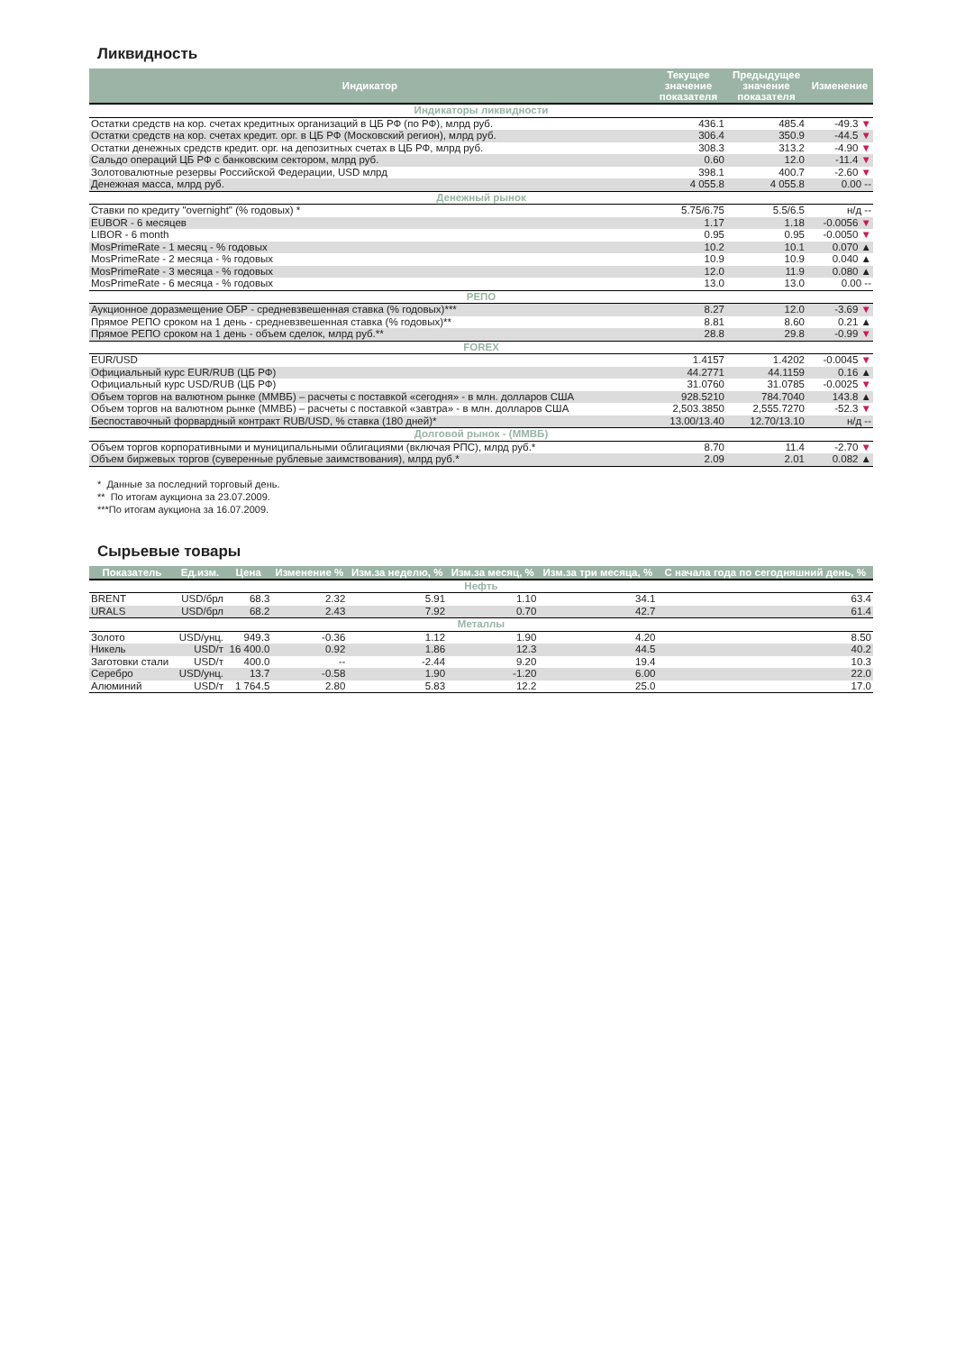Ликвидность
| Индикатор | Текущее значение показателя | Предыдущее значение показателя | Изменение |
| --- | --- | --- | --- |
| Индикаторы ликвидности | | | |
| Остатки средств на кор. счетах кредитных организаций в ЦБ РФ (по РФ), млрд руб. | 436.1 | 485.4 | -49.3 ▼ |
| Остатки средств на кор. счетах кредит. орг. в ЦБ РФ (Московский регион), млрд руб. | 306.4 | 350.9 | -44.5 ▼ |
| Остатки денежных средств кредит. орг. на депозитных счетах в ЦБ РФ, млрд руб. | 308.3 | 313.2 | -4.90 ▼ |
| Сальдо операций ЦБ РФ с банковским сектором, млрд руб. | 0.60 | 12.0 | -11.4 ▼ |
| Золотовалютные резервы Российской Федерации, USD млрд | 398.1 | 400.7 | -2.60 ▼ |
| Денежная масса, млрд руб. | 4 055.8 | 4 055.8 | 0.00 -- |
| Денежный рынок | | | |
| Ставки по кредиту "overnight" (% годовых) * | 5.75/6.75 | 5.5/6.5 | н/д -- |
| EUBOR - 6 месяцев | 1.17 | 1.18 | -0.0056 ▼ |
| LIBOR - 6 month | 0.95 | 0.95 | -0.0050 ▼ |
| MosPrimeRate - 1 месяц - % годовых | 10.2 | 10.1 | 0.070 ▲ |
| MosPrimeRate - 2 месяца - % годовых | 10.9 | 10.9 | 0.040 ▲ |
| MosPrimeRate - 3 месяца - % годовых | 12.0 | 11.9 | 0.080 ▲ |
| MosPrimeRate - 6 месяца - % годовых | 13.0 | 13.0 | 0.00 -- |
| РЕПО | | | |
| Аукционное доразмещение ОБР - средневзвешенная ставка (% годовых)*** | 8.27 | 12.0 | -3.69 ▼ |
| Прямое РЕПО сроком на 1 день - средневзвешенная ставка (% годовых)** | 8.81 | 8.60 | 0.21 ▲ |
| Прямое РЕПО сроком на 1 день - объем сделок, млрд руб.** | 28.8 | 29.8 | -0.99 ▼ |
| FOREX | | | |
| EUR/USD | 1.4157 | 1.4202 | -0.0045 ▼ |
| Официальный курс EUR/RUB (ЦБ РФ) | 44.2771 | 44.1159 | 0.16 ▲ |
| Официальный курс USD/RUB (ЦБ РФ) | 31.0760 | 31.0785 | -0.0025 ▼ |
| Объем торгов на валютном рынке (ММВБ) – расчеты с поставкой «сегодня» - в млн. долларов США | 928.5210 | 784.7040 | 143.8 ▲ |
| Объем торгов на валютном рынке (ММВБ) – расчеты с поставкой «завтра» - в млн. долларов США | 2,503.3850 | 2,555.7270 | -52.3 ▼ |
| Беспоставочный форвардный контракт RUB/USD, % ставка (180 дней)* | 13.00/13.40 | 12.70/13.10 | н/д -- |
| Долговой рынок - (ММВБ) | | | |
| Объем торгов корпоративными и муниципальными облигациями (включая РПС), млрд руб.* | 8.70 | 11.4 | -2.70 ▼ |
| Объем биржевых торгов (суверенные рублевые заимствования), млрд руб.* | 2.09 | 2.01 | 0.082 ▲ |
* Данные за последний торговый день.
** По итогам аукциона за 23.07.2009.
***По итогам аукциона за 16.07.2009.
Сырьевые товары
| Показатель | Ед.изм. | Цена | Изменение % | Изм.за неделю, % | Изм.за месяц, % | Изм.за три месяца, % | С начала года по сегодняшний день, % |
| --- | --- | --- | --- | --- | --- | --- | --- |
| Нефть | | | | | | | |
| BRENT | USD/брл | 68.3 | 2.32 | 5.91 | 1.10 | 34.1 | 63.4 |
| URALS | USD/брл | 68.2 | 2.43 | 7.92 | 0.70 | 42.7 | 61.4 |
| Металлы | | | | | | | |
| Золото | USD/унц. | 949.3 | -0.36 | 1.12 | 1.90 | 4.20 | 8.50 |
| Никель | USD/т | 16 400.0 | 0.92 | 1.86 | 12.3 | 44.5 | 40.2 |
| Заготовки стали | USD/т | 400.0 | -- | -2.44 | 9.20 | 19.4 | 10.3 |
| Серебро | USD/унц. | 13.7 | -0.58 | 1.90 | -1.20 | 6.00 | 22.0 |
| Алюминий | USD/т | 1 764.5 | 2.80 | 5.83 | 12.2 | 25.0 | 17.0 |